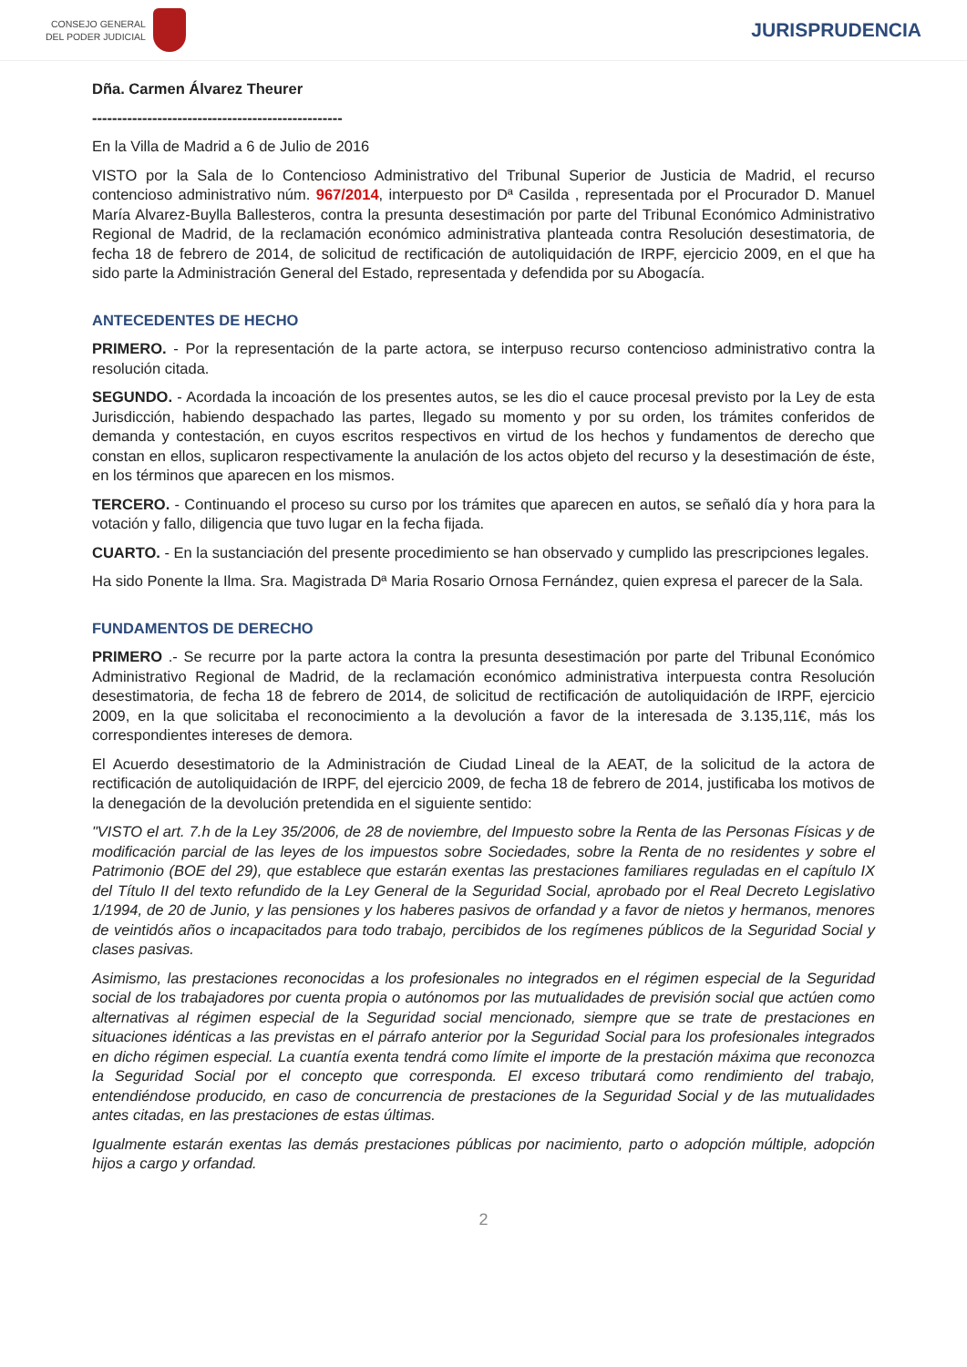CONSEJO GENERAL
DEL PODER JUDICIAL
JURISPRUDENCIA
Dña. Carmen Álvarez Theurer
--------------------------------------------------
En la Villa de Madrid a 6 de Julio de 2016
VISTO por la Sala de lo Contencioso Administrativo del Tribunal Superior de Justicia de Madrid, el recurso contencioso administrativo núm. 967/2014, interpuesto por Dª Casilda , representada por el Procurador D. Manuel María Alvarez-Buylla Ballesteros, contra la presunta desestimación por parte del Tribunal Económico Administrativo Regional de Madrid, de la reclamación económico administrativa planteada contra Resolución desestimatoria, de fecha 18 de febrero de 2014, de solicitud de rectificación de autoliquidación de IRPF, ejercicio 2009, en el que ha sido parte la Administración General del Estado, representada y defendida por su Abogacía.
ANTECEDENTES DE HECHO
PRIMERO. - Por la representación de la parte actora, se interpuso recurso contencioso administrativo contra la resolución citada.
SEGUNDO. - Acordada la incoación de los presentes autos, se les dio el cauce procesal previsto por la Ley de esta Jurisdicción, habiendo despachado las partes, llegado su momento y por su orden, los trámites conferidos de demanda y contestación, en cuyos escritos respectivos en virtud de los hechos y fundamentos de derecho que constan en ellos, suplicaron respectivamente la anulación de los actos objeto del recurso y la desestimación de éste, en los términos que aparecen en los mismos.
TERCERO. - Continuando el proceso su curso por los trámites que aparecen en autos, se señaló día y hora para la votación y fallo, diligencia que tuvo lugar en la fecha fijada.
CUARTO. - En la sustanciación del presente procedimiento se han observado y cumplido las prescripciones legales.
Ha sido Ponente la Ilma. Sra. Magistrada Dª Maria Rosario Ornosa Fernández, quien expresa el parecer de la Sala.
FUNDAMENTOS DE DERECHO
PRIMERO .- Se recurre por la parte actora la contra la presunta desestimación por parte del Tribunal Económico Administrativo Regional de Madrid, de la reclamación económico administrativa interpuesta contra Resolución desestimatoria, de fecha 18 de febrero de 2014, de solicitud de rectificación de autoliquidación de IRPF, ejercicio 2009, en la que solicitaba el reconocimiento a la devolución a favor de la interesada de 3.135,11€, más los correspondientes intereses de demora.
El Acuerdo desestimatorio de la Administración de Ciudad Lineal de la AEAT, de la solicitud de la actora de rectificación de autoliquidación de IRPF, del ejercicio 2009, de fecha 18 de febrero de 2014, justificaba los motivos de la denegación de la devolución pretendida en el siguiente sentido:
"VISTO el art. 7.h de la Ley 35/2006, de 28 de noviembre, del Impuesto sobre la Renta de las Personas Físicas y de modificación parcial de las leyes de los impuestos sobre Sociedades, sobre la Renta de no residentes y sobre el Patrimonio (BOE del 29), que establece que estarán exentas las prestaciones familiares reguladas en el capítulo IX del Título II del texto refundido de la Ley General de la Seguridad Social, aprobado por el Real Decreto Legislativo 1/1994, de 20 de Junio, y las pensiones y los haberes pasivos de orfandad y a favor de nietos y hermanos, menores de veintidós años o incapacitados para todo trabajo, percibidos de los regímenes públicos de la Seguridad Social y clases pasivas.
Asimismo, las prestaciones reconocidas a los profesionales no integrados en el régimen especial de la Seguridad social de los trabajadores por cuenta propia o autónomos por las mutualidades de previsión social que actúen como alternativas al régimen especial de la Seguridad social mencionado, siempre que se trate de prestaciones en situaciones idénticas a las previstas en el párrafo anterior por la Seguridad Social para los profesionales integrados en dicho régimen especial. La cuantía exenta tendrá como límite el importe de la prestación máxima que reconozca la Seguridad Social por el concepto que corresponda. El exceso tributará como rendimiento del trabajo, entendiéndose producido, en caso de concurrencia de prestaciones de la Seguridad Social y de las mutualidades antes citadas, en las prestaciones de estas últimas.
Igualmente estarán exentas las demás prestaciones públicas por nacimiento, parto o adopción múltiple, adopción hijos a cargo y orfandad.
2